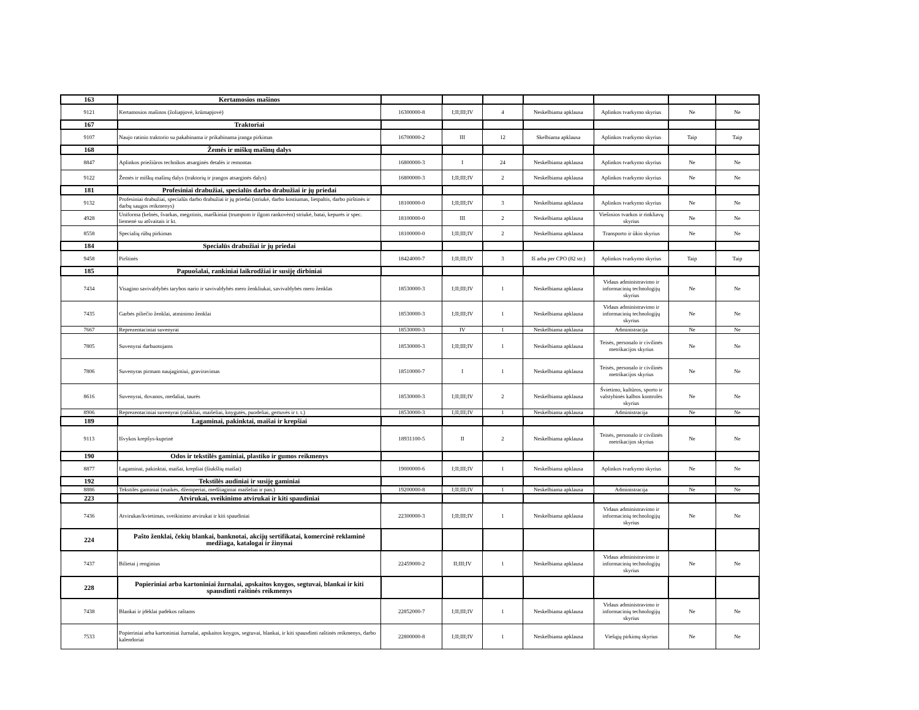| 163 | Kertamosios mašinos | | | | | | | |
| 9121 | Kertamosios mašinos (žoliapjovė, krūmapjovė) | 16300000-8 | I;II;III;IV | 4 | Neskelbiama apklausa | Aplinkos tvarkymo skyrius | Ne | Ne |
| 167 | Traktoriai | | | | | | | |
| 9107 | Naujo ratinio traktorio su pakabinama ir prikabinama įranga pirkimas | 16700000-2 | III | 12 | Skelbiama apklausa | Aplinkos tvarkymo skyrius | Taip | Taip |
| 168 | Žemės ir miškų mašinų dalys | | | | | | | |
| 8847 | Aplinkos priežiūros technikos atsarginės detalės ir remontas | 16800000-3 | I | 24 | Neskelbiama apklausa | Aplinkos tvarkymo skyrius | Ne | Ne |
| 9122 | Žemės ir miškų mašinų dalys (traktorių ir įrangos atsarginės dalys) | 16800000-3 | I;II;III;IV | 2 | Neskelbiama apklausa | Aplinkos tvarkymo skyrius | Ne | Ne |
| 181 | Profesiniai drabužiai, specialūs darbo drabužiai ir jų priedai | | | | | | | |
| 9132 | Profesiniai drabužiai, specialūs darbo drabužiai ir jų priedai (striukė, darbo kostiumas, lietpaltis, darbo pirštinės ir darbų saugos reikmenys) | 18100000-0 | I;II;III;IV | 3 | Neskelbiama apklausa | Aplinkos tvarkymo skyrius | Ne | Ne |
| 4928 | Uniforma (kelnės, švarkas, megztinis, marškiniai (trumpom ir ilgom rankovėm) striukė, batai, kepurės ir spec. liemenė su atšvaitais ir kt. | 18100000-0 | III | 2 | Neskelbiama apklausa | Viešosios tvarkos ir rinkliavų skyrius | Ne | Ne |
| 8558 | Specialių rūbų pirkimas | 18100000-0 | I;II;III;IV | 2 | Neskelbiama apklausa | Transporto ir ūkio skyrius | Ne | Ne |
| 184 | Specialūs drabužiai ir jų priedai | | | | | | | |
| 9458 | Pirštinės | 18424000-7 | I;II;III;IV | 3 | Iš arba per CPO (82 str.) | Aplinkos tvarkymo skyrius | Taip | Taip |
| 185 | Papuošalai, rankiniai laikrodžiai ir susiję dirbiniai | | | | | | | |
| 7434 | Visagino savivaldybės tarybos nario ir savivaldybės mero ženkliukai, savivaldybės mero ženklas | 18530000-3 | I;II;III;IV | 1 | Neskelbiama apklausa | Vidaus administravimo ir informacinių technologijų skyrius | Ne | Ne |
| 7435 | Garbės piliečio ženklai, atminimo ženklai | 18530000-3 | I;II;III;IV | 1 | Neskelbiama apklausa | Vidaus administravimo ir informacinių technologijų skyrius | Ne | Ne |
| 7667 | Reprezentaciniai suvenyrai | 18530000-3 | IV | 1 | Neskelbiama apklausa | Administracija | Ne | Ne |
| 7805 | Suvenyrai darbuotojams | 18530000-3 | I;II;III;IV | 1 | Neskelbiama apklausa | Teisės, personalo ir civilinės metrikacijos skyrius | Ne | Ne |
| 7806 | Suvenyras pirmam naujagimiui, graviravimas | 18510000-7 | I | 1 | Neskelbiama apklausa | Teisės, personalo ir civilinės metrikacijos skyrius | Ne | Ne |
| 8616 | Suvenyrai, dovanos, medaliai, taurės | 18530000-3 | I;II;III;IV | 2 | Neskelbiama apklausa | Švietimo, kultūros, sporto ir valstybinės kalbos kontrolės skyrius | Ne | Ne |
| 8906 | Reprezentaciniai suvenyrai (rašikliai, maišeliai, knygutės, puodeliai, gertuvės ir t. t.) | 18530000-3 | I;II;III;IV | 1 | Neskelbiama apklausa | Administracija | Ne | Ne |
| 189 | Lagaminai, pakinktai, maišai ir krepšiai | | | | | | | |
| 9113 | Išvykos krepšys-kuprinė | 18931100-5 | II | 2 | Neskelbiama apklausa | Teisės, personalo ir civilinės metrikacijos skyrius | Ne | Ne |
| 190 | Odos ir tekstilės gaminiai, plastiko ir gumos reikmenys | | | | | | | |
| 8877 | Lagaminai, pakinktai, maišai, krepšiai (šiukšlių maišai) | 19000000-6 | I;II;III;IV | 1 | Neskelbiama apklausa | Aplinkos tvarkymo skyrius | Ne | Ne |
| 192 | Tekstilės audiniai ir susiję gaminiai | | | | | | | |
| 8886 | Tekstilės gaminiai (maikės, džemperiai, medžiaginiai maišeliai ir pan.) | 19200000-8 | I;II;III;IV | 1 | Neskelbiama apklausa | Administracija | Ne | Ne |
| 223 | Atvirukai, sveikinimo atvirukai ir kiti spaudiniai | | | | | | | |
| 7436 | Atvirukas/kvietimas, sveikinimo atvirukai ir kiti spaudiniai | 22300000-3 | I;II;III;IV | 1 | Neskelbiama apklausa | Vidaus administravimo ir informacinių technologijų skyrius | Ne | Ne |
| 224 | Pašto ženklai, čekių blankai, banknotai, akcijų sertifikatai, komercinė reklaminė medžiaga, katalogai ir žinynai | | | | | | | |
| 7437 | Bilietai į renginius | 22459000-2 | II;III;IV | 1 | Neskelbiama apklausa | Vidaus administravimo ir informacinių technologijų skyrius | Ne | Ne |
| 228 | Popieriniai arba kartoniniai žurnalai, apskaitos knygos, segtuvai, blankai ir kiti spausdinti raštinės reikmenys | | | | | | | |
| 7438 | Blankai ir įdėklai padėkos raštams | 22852000-7 | I;II;III;IV | 1 | Neskelbiama apklausa | Vidaus administravimo ir informacinių technologijų skyrius | Ne | Ne |
| 7533 | Popieriniai arba kartoniniai žurnalai, apskaitos knygos, segtuvai, blankai, ir kiti spausdinti raštinės reikmenys, darbo kalendoriai | 22800000-8 | I;II;III;IV | 1 | Neskelbiama apklausa | Viešųjų pirkimų skyrius | Ne | Ne |